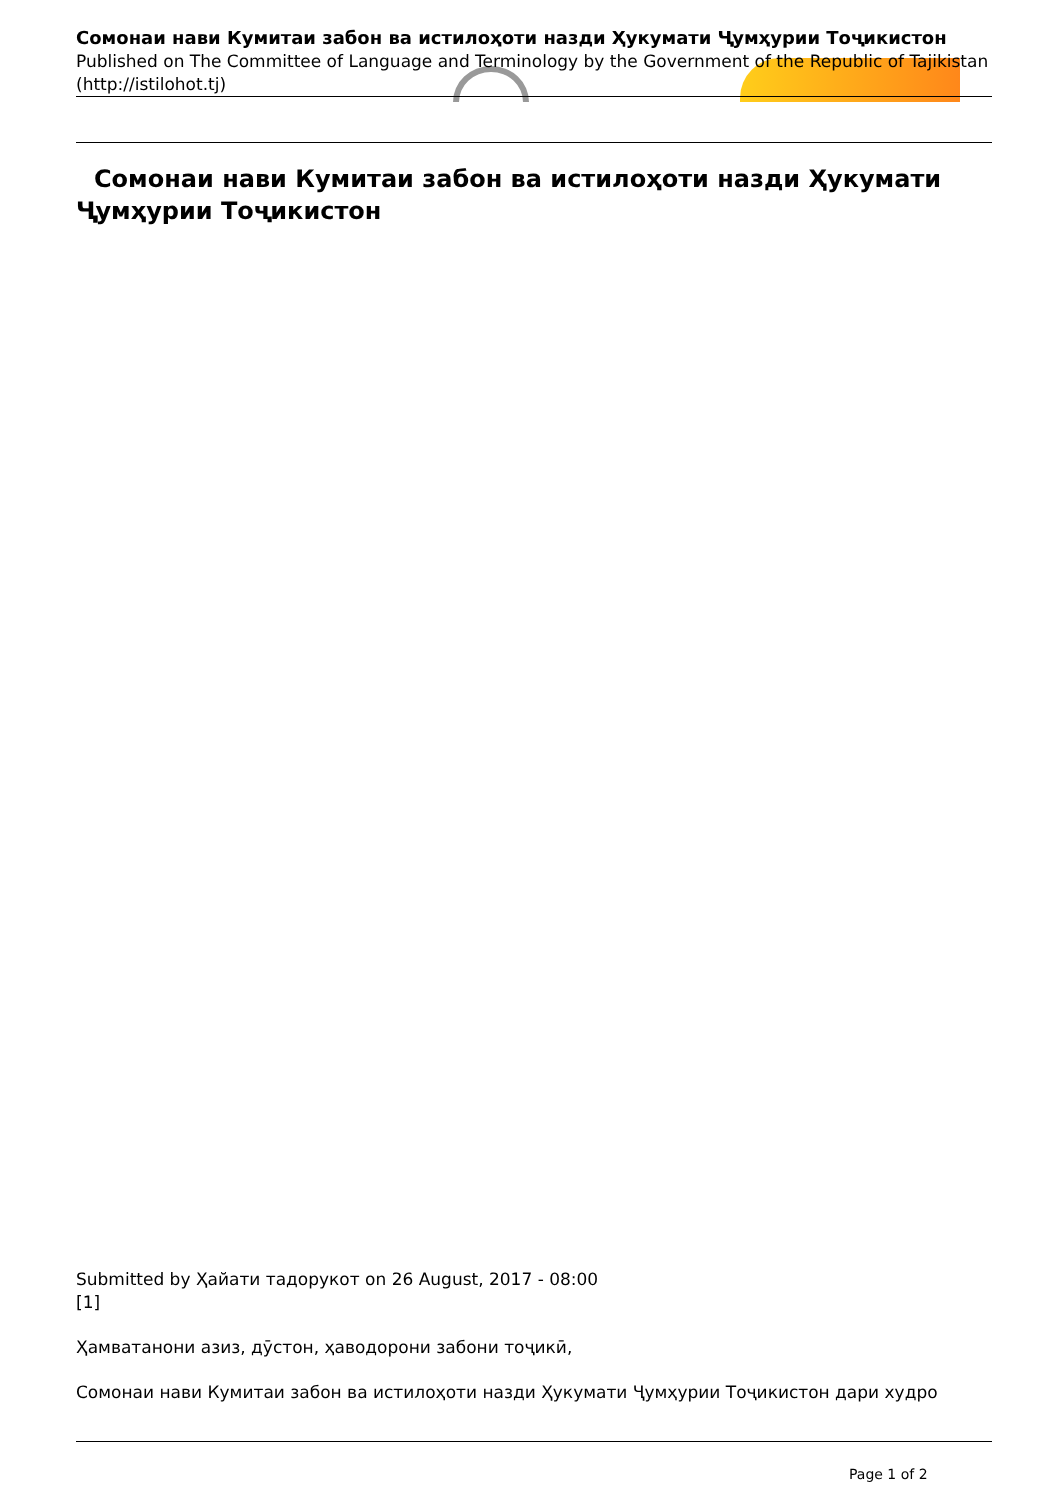Сомонаи нави Кумитаи забон ва истилоҳоти назди Ҳукумати Ҷумҳурии Тоҷикистон
Published on The Committee of Language and Terminology by the Government of the Republic of Tajikistan (http://istilohot.tj)
Сомонаи нави Кумитаи забон ва истилоҳоти назди Ҳукумати
Ҷумҳурии Тоҷикистон
Submitted by Ҳайати тадорукот on 26 August, 2017 - 08:00
[1]
Ҳамватанони азиз, дӯстон, ҳаводорони забони тоҷикӣ,
Сомонаи нави Кумитаи забон ва истилоҳоти назди Ҳукумати Ҷумҳурии Тоҷикистон дари худро
Page 1 of 2